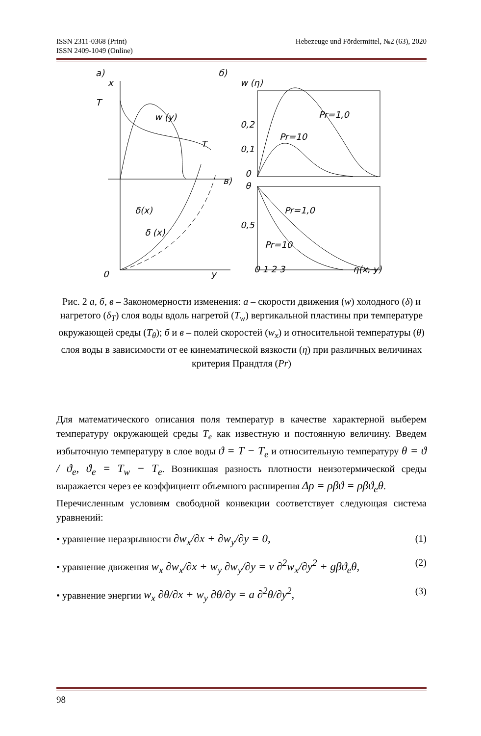Hebezeuge und Fördermittel, №2 (63), 2020 ISSN 2311-0368 (Print)
ISSN 2409-1049 (Online)
а)
б)
x
T
w (y)
T
δ(x)
δ (x)
0
y
w (η)
Pr=1,0
Pr=10
0,2
0,1
0
в)
θ
Pr=1,0
0,5
Pr=10
0 1 2 3
η(x, y)
Рис. 2 а, б, в – Закономерности изменения: а – скорости движения (w) холодного (δ) и нагретого (δ<sub>T</sub>) слоя воды вдоль нагретой (T<sub>w</sub>) вертикальной пластины при температуре окружающей среды (T<sub>θ</sub>); б и в – полей скоростей (w<sub>x</sub>) и относительной температуры (θ) слоя воды в зависимости от ее кинематической вязкости (η) при различных величинах критерия Прандтля (Pr)
Для математического описания поля температур в качестве характерной выберем температуру окружающей среды T<sub>e</sub> как известную и постоянную величину. Введем избыточную температуру в слое воды ϑ = T − T<sub>e</sub> и относительную температуру θ = ϑ / ϑ<sub>e</sub>, ϑ<sub>e</sub> = T<sub>w</sub> − T<sub>e</sub>. Возникшая разность плотности неизотермической среды выражается через ее коэффициент объемного расширения Δρ = ρβϑ = ρβϑ<sub>e</sub>θ.
Перечисленным условиям свободной конвекции соответствует следующая система уравнений:
• уравнение неразрывности ∂w<sub>x</sub>/∂x + ∂w<sub>y</sub>/∂y = 0, (1)
• уравнение движения w<sub>x</sub> ∂w<sub>x</sub>/∂x + w<sub>y</sub> ∂w<sub>y</sub>/∂y = ν ∂<sup>2</sup>w<sub>x</sub>/∂y<sup>2</sup> + gβϑ<sub>e</sub>θ, (2)
• уравнение энергии w<sub>x</sub> ∂θ/∂x + w<sub>y</sub> ∂θ/∂y = a ∂<sup>2</sup>θ/∂y<sup>2</sup>, (3)
98